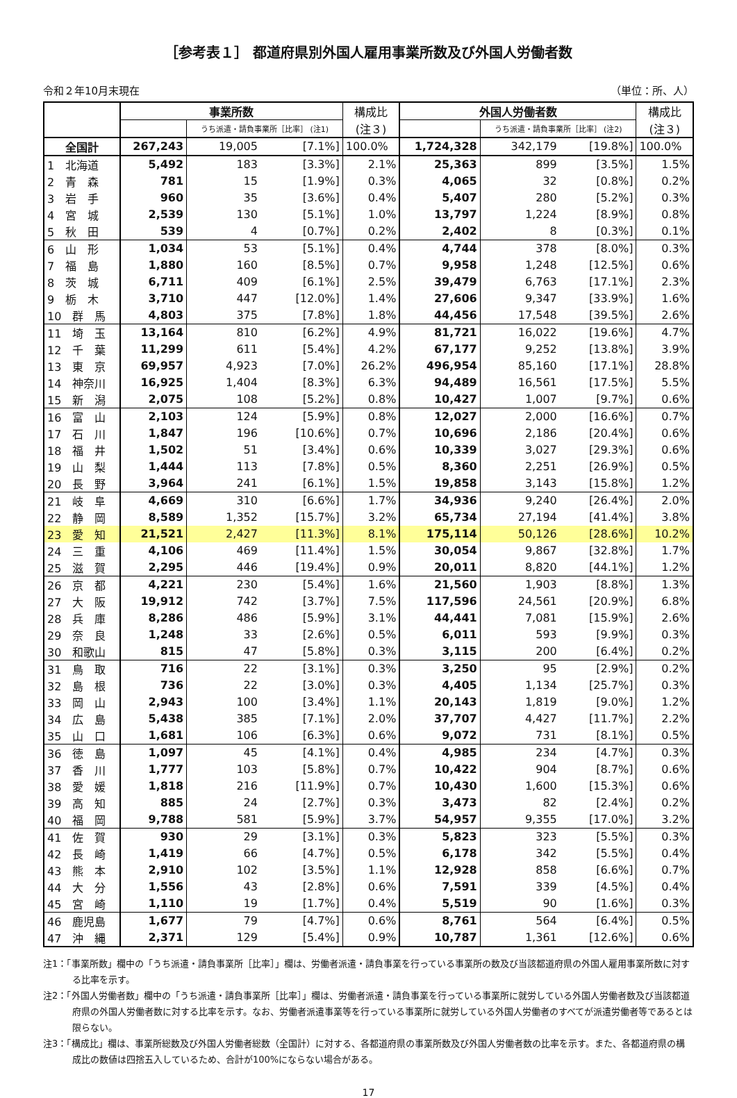［参考表１］ 都道府県別外国人雇用事業所数及び外国人労働者数
令和２年10月末現在 （単位：所、人）
| | 事業所数 | | | 構成比 | 外国人労働者数 | | | 構成比 |
| --- | --- | --- | --- | --- | --- | --- | --- | --- |
| | | うち派遣・請負事業所［比率］ (注1) | | (注３) | | うち派遣・請負事業所［比率］ (注2) | | (注３) |
| 全国計 | 267,243 | 19,005 | [7.1%] | 100.0% | 1,724,328 | 342,179 | [19.8%] | 100.0% |
| 1 北海道 | 5,492 | 183 | [3.3%] | 2.1% | 25,363 | 899 | [3.5%] | 1.5% |
| 2 青 森 | 781 | 15 | [1.9%] | 0.3% | 4,065 | 32 | [0.8%] | 0.2% |
| 3 岩 手 | 960 | 35 | [3.6%] | 0.4% | 5,407 | 280 | [5.2%] | 0.3% |
| 4 宮 城 | 2,539 | 130 | [5.1%] | 1.0% | 13,797 | 1,224 | [8.9%] | 0.8% |
| 5 秋 田 | 539 | 4 | [0.7%] | 0.2% | 2,402 | 8 | [0.3%] | 0.1% |
| 6 山 形 | 1,034 | 53 | [5.1%] | 0.4% | 4,744 | 378 | [8.0%] | 0.3% |
| 7 福 島 | 1,880 | 160 | [8.5%] | 0.7% | 9,958 | 1,248 | [12.5%] | 0.6% |
| 8 茨 城 | 6,711 | 409 | [6.1%] | 2.5% | 39,479 | 6,763 | [17.1%] | 2.3% |
| 9 栃 木 | 3,710 | 447 | [12.0%] | 1.4% | 27,606 | 9,347 | [33.9%] | 1.6% |
| 10 群 馬 | 4,803 | 375 | [7.8%] | 1.8% | 44,456 | 17,548 | [39.5%] | 2.6% |
| 11 埼 玉 | 13,164 | 810 | [6.2%] | 4.9% | 81,721 | 16,022 | [19.6%] | 4.7% |
| 12 千 葉 | 11,299 | 611 | [5.4%] | 4.2% | 67,177 | 9,252 | [13.8%] | 3.9% |
| 13 東 京 | 69,957 | 4,923 | [7.0%] | 26.2% | 496,954 | 85,160 | [17.1%] | 28.8% |
| 14 神奈川 | 16,925 | 1,404 | [8.3%] | 6.3% | 94,489 | 16,561 | [17.5%] | 5.5% |
| 15 新 潟 | 2,075 | 108 | [5.2%] | 0.8% | 10,427 | 1,007 | [9.7%] | 0.6% |
| 16 富 山 | 2,103 | 124 | [5.9%] | 0.8% | 12,027 | 2,000 | [16.6%] | 0.7% |
| 17 石 川 | 1,847 | 196 | [10.6%] | 0.7% | 10,696 | 2,186 | [20.4%] | 0.6% |
| 18 福 井 | 1,502 | 51 | [3.4%] | 0.6% | 10,339 | 3,027 | [29.3%] | 0.6% |
| 19 山 梨 | 1,444 | 113 | [7.8%] | 0.5% | 8,360 | 2,251 | [26.9%] | 0.5% |
| 20 長 野 | 3,964 | 241 | [6.1%] | 1.5% | 19,858 | 3,143 | [15.8%] | 1.2% |
| 21 岐 阜 | 4,669 | 310 | [6.6%] | 1.7% | 34,936 | 9,240 | [26.4%] | 2.0% |
| 22 静 岡 | 8,589 | 1,352 | [15.7%] | 3.2% | 65,734 | 27,194 | [41.4%] | 3.8% |
| 23 愛 知 | 21,521 | 2,427 | [11.3%] | 8.1% | 175,114 | 50,126 | [28.6%] | 10.2% |
| 24 三 重 | 4,106 | 469 | [11.4%] | 1.5% | 30,054 | 9,867 | [32.8%] | 1.7% |
| 25 滋 賀 | 2,295 | 446 | [19.4%] | 0.9% | 20,011 | 8,820 | [44.1%] | 1.2% |
| 26 京 都 | 4,221 | 230 | [5.4%] | 1.6% | 21,560 | 1,903 | [8.8%] | 1.3% |
| 27 大 阪 | 19,912 | 742 | [3.7%] | 7.5% | 117,596 | 24,561 | [20.9%] | 6.8% |
| 28 兵 庫 | 8,286 | 486 | [5.9%] | 3.1% | 44,441 | 7,081 | [15.9%] | 2.6% |
| 29 奈 良 | 1,248 | 33 | [2.6%] | 0.5% | 6,011 | 593 | [9.9%] | 0.3% |
| 30 和歌山 | 815 | 47 | [5.8%] | 0.3% | 3,115 | 200 | [6.4%] | 0.2% |
| 31 鳥 取 | 716 | 22 | [3.1%] | 0.3% | 3,250 | 95 | [2.9%] | 0.2% |
| 32 島 根 | 736 | 22 | [3.0%] | 0.3% | 4,405 | 1,134 | [25.7%] | 0.3% |
| 33 岡 山 | 2,943 | 100 | [3.4%] | 1.1% | 20,143 | 1,819 | [9.0%] | 1.2% |
| 34 広 島 | 5,438 | 385 | [7.1%] | 2.0% | 37,707 | 4,427 | [11.7%] | 2.2% |
| 35 山 口 | 1,681 | 106 | [6.3%] | 0.6% | 9,072 | 731 | [8.1%] | 0.5% |
| 36 徳 島 | 1,097 | 45 | [4.1%] | 0.4% | 4,985 | 234 | [4.7%] | 0.3% |
| 37 香 川 | 1,777 | 103 | [5.8%] | 0.7% | 10,422 | 904 | [8.7%] | 0.6% |
| 38 愛 媛 | 1,818 | 216 | [11.9%] | 0.7% | 10,430 | 1,600 | [15.3%] | 0.6% |
| 39 高 知 | 885 | 24 | [2.7%] | 0.3% | 3,473 | 82 | [2.4%] | 0.2% |
| 40 福 岡 | 9,788 | 581 | [5.9%] | 3.7% | 54,957 | 9,355 | [17.0%] | 3.2% |
| 41 佐 賀 | 930 | 29 | [3.1%] | 0.3% | 5,823 | 323 | [5.5%] | 0.3% |
| 42 長 崎 | 1,419 | 66 | [4.7%] | 0.5% | 6,178 | 342 | [5.5%] | 0.4% |
| 43 熊 本 | 2,910 | 102 | [3.5%] | 1.1% | 12,928 | 858 | [6.6%] | 0.7% |
| 44 大 分 | 1,556 | 43 | [2.8%] | 0.6% | 7,591 | 339 | [4.5%] | 0.4% |
| 45 宮 崎 | 1,110 | 19 | [1.7%] | 0.4% | 5,519 | 90 | [1.6%] | 0.3% |
| 46 鹿児島 | 1,677 | 79 | [4.7%] | 0.6% | 8,761 | 564 | [6.4%] | 0.5% |
| 47 沖 縄 | 2,371 | 129 | [5.4%] | 0.9% | 10,787 | 1,361 | [12.6%] | 0.6% |
注1：「事業所数」欄中の「うち派遣・請負事業所［比率］」欄は、労働者派遣・請負事業を行っている事業所の数及び当該都道府県の外国人雇用事業所数に対する比率を示す。
注2：「外国人労働者数」欄中の「うち派遣・請負事業所［比率］」欄は、労働者派遣・請負事業を行っている事業所に就労している外国人労働者数及び当該都道府県の外国人労働者数に対する比率を示す。なお、労働者派遣事業等を行っている事業所に就労している外国人労働者のすべてが派遣労働者等であるとは限らない。
注3：「構成比」欄は、事業所総数及び外国人労働者総数（全国計）に対する、各都道府県の事業所数及び外国人労働者数の比率を示す。また、各都道府県の構成比の数値は四捨五入しているため、合計が100%にならない場合がある。
17